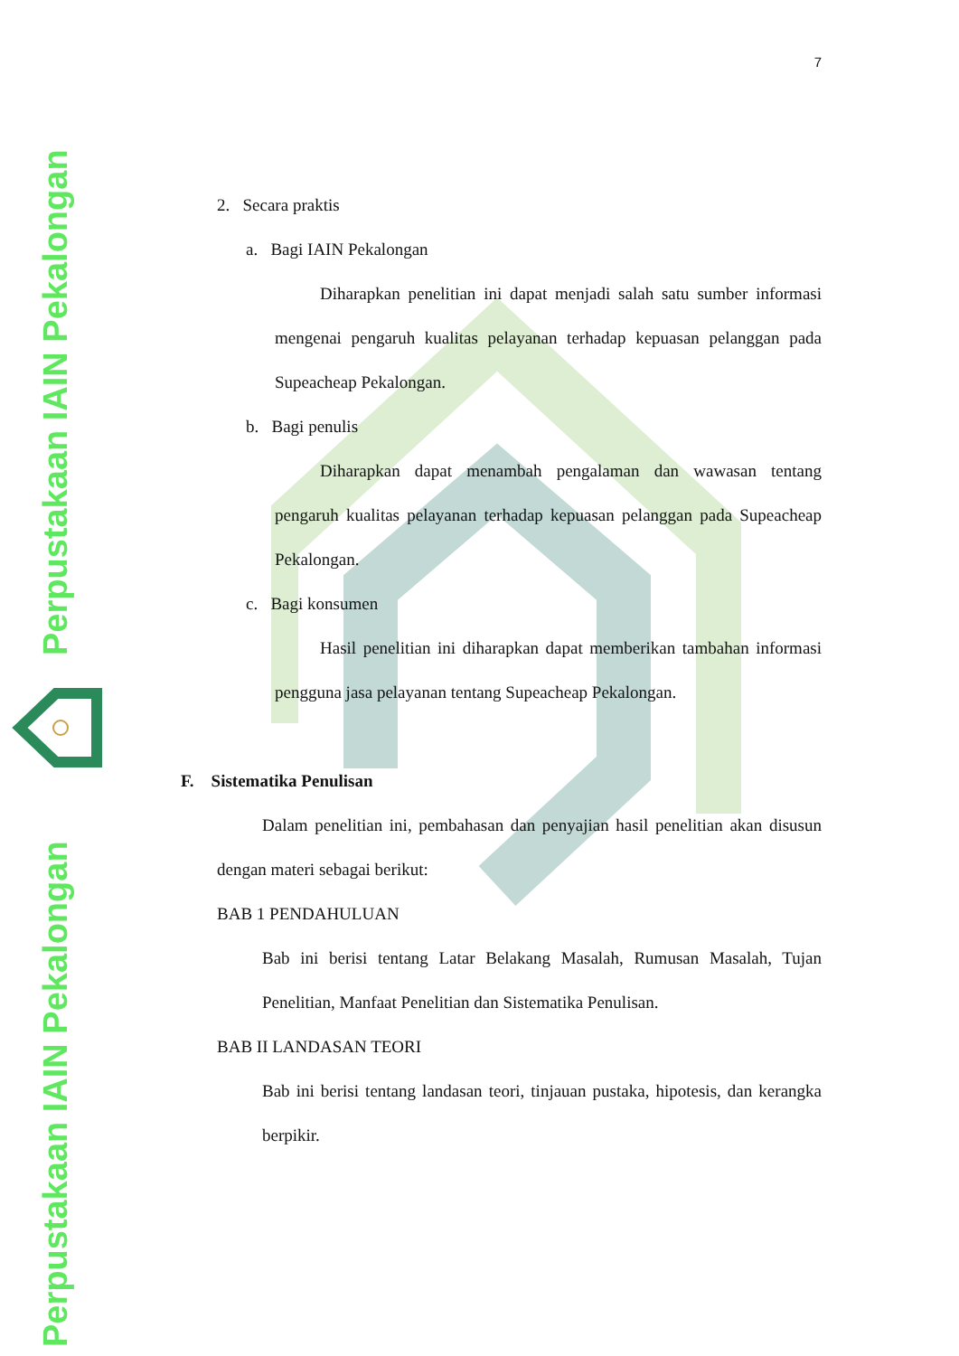Perpustakaan IAIN Pekalongan
Perpustakaan IAIN Pekalongan
7
2. Secara praktis
a. Bagi IAIN Pekalongan
Diharapkan penelitian ini dapat menjadi salah satu sumber informasi mengenai pengaruh kualitas pelayanan terhadap kepuasan pelanggan pada Supeacheap Pekalongan.
b. Bagi penulis
Diharapkan dapat menambah pengalaman dan wawasan tentang pengaruh kualitas pelayanan terhadap kepuasan pelanggan pada Supeacheap Pekalongan.
c. Bagi konsumen
Hasil penelitian ini diharapkan dapat memberikan tambahan informasi pengguna jasa pelayanan tentang Supeacheap Pekalongan.
F. Sistematika Penulisan
Dalam penelitian ini, pembahasan dan penyajian hasil penelitian akan disusun dengan materi sebagai berikut:
BAB 1 PENDAHULUAN
Bab ini berisi tentang Latar Belakang Masalah, Rumusan Masalah, Tujan Penelitian, Manfaat Penelitian dan Sistematika Penulisan.
BAB II LANDASAN TEORI
Bab ini berisi tentang landasan teori, tinjauan pustaka, hipotesis, dan kerangka berpikir.